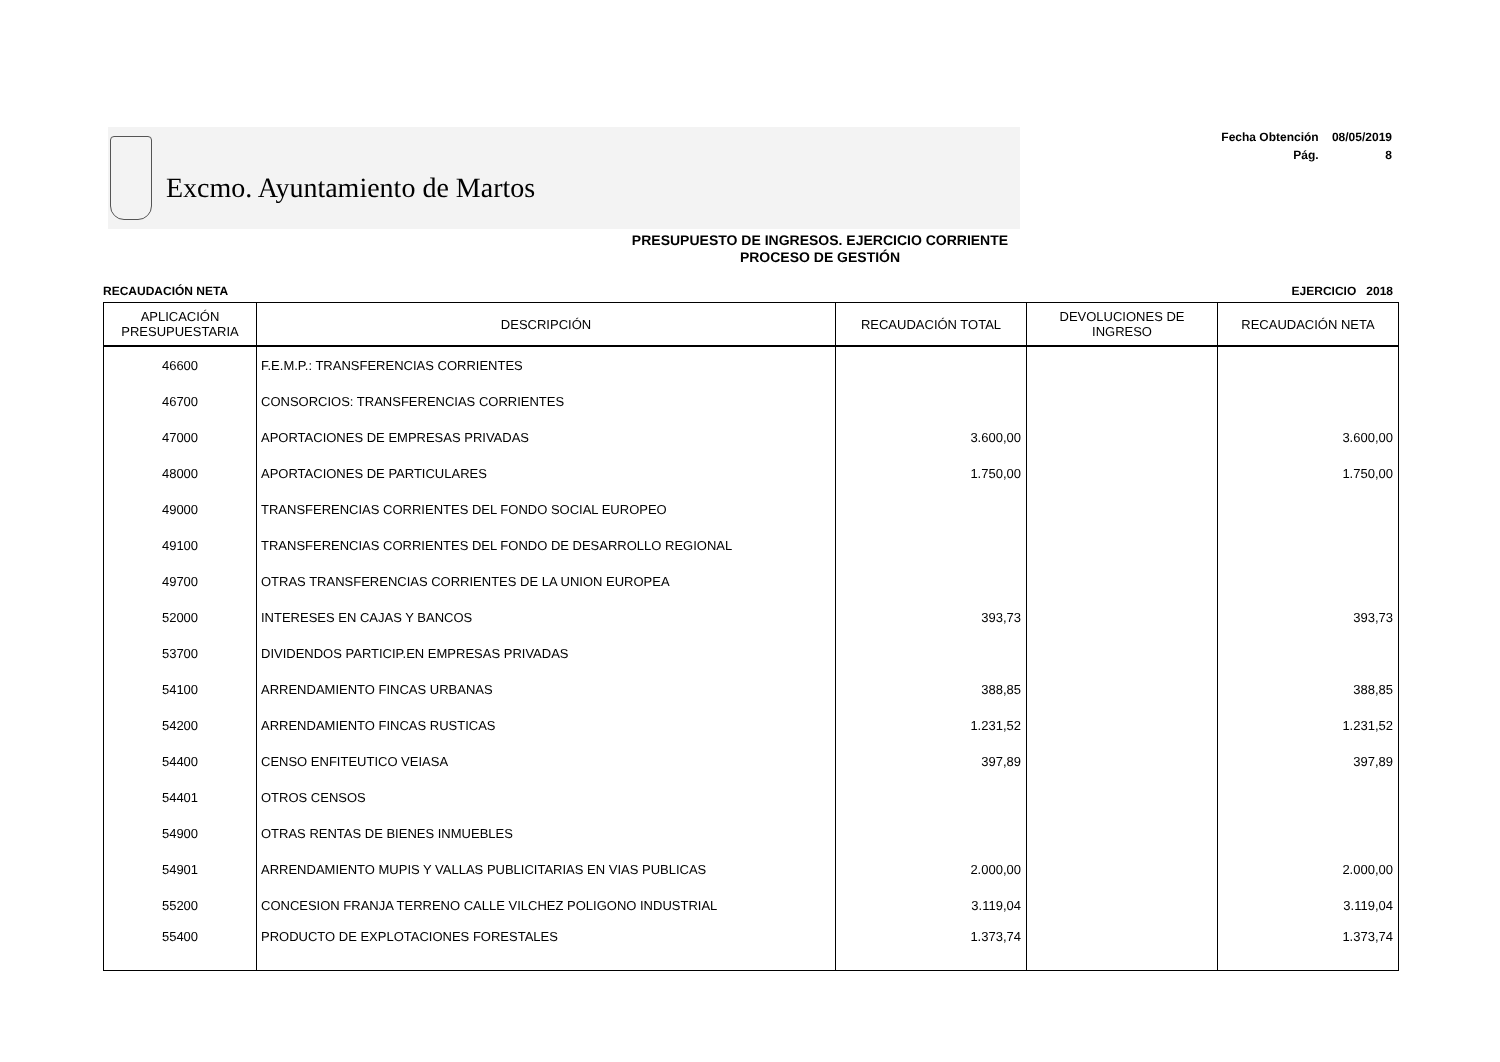Excmo. Ayuntamiento de Martos
Fecha Obtención 08/05/2019
Pág. 8
PRESUPUESTO DE INGRESOS. EJERCICIO CORRIENTE
PROCESO DE GESTIÓN
RECAUDACIÓN NETA EJERCICIO 2018
| APLICACIÓN PRESUPUESTARIA | DESCRIPCIÓN | RECAUDACIÓN TOTAL | DEVOLUCIONES DE INGRESO | RECAUDACIÓN NETA |
| --- | --- | --- | --- | --- |
| 46600 | F.E.M.P.: TRANSFERENCIAS CORRIENTES | | | |
| 46700 | CONSORCIOS: TRANSFERENCIAS CORRIENTES | | | |
| 47000 | APORTACIONES DE EMPRESAS PRIVADAS | 3.600,00 | | 3.600,00 |
| 48000 | APORTACIONES DE PARTICULARES | 1.750,00 | | 1.750,00 |
| 49000 | TRANSFERENCIAS CORRIENTES DEL FONDO SOCIAL EUROPEO | | | |
| 49100 | TRANSFERENCIAS CORRIENTES DEL FONDO DE DESARROLLO REGIONAL | | | |
| 49700 | OTRAS TRANSFERENCIAS CORRIENTES DE LA UNION EUROPEA | | | |
| 52000 | INTERESES EN CAJAS Y BANCOS | 393,73 | | 393,73 |
| 53700 | DIVIDENDOS PARTICIP.EN EMPRESAS PRIVADAS | | | |
| 54100 | ARRENDAMIENTO FINCAS URBANAS | 388,85 | | 388,85 |
| 54200 | ARRENDAMIENTO FINCAS RUSTICAS | 1.231,52 | | 1.231,52 |
| 54400 | CENSO ENFITEUTICO VEIASA | 397,89 | | 397,89 |
| 54401 | OTROS CENSOS | | | |
| 54900 | OTRAS RENTAS DE BIENES INMUEBLES | | | |
| 54901 | ARRENDAMIENTO MUPIS Y VALLAS PUBLICITARIAS EN VIAS PUBLICAS | 2.000,00 | | 2.000,00 |
| 55200 | CONCESION FRANJA TERRENO CALLE VILCHEZ POLIGONO INDUSTRIAL | 3.119,04 | | 3.119,04 |
| 55400 | PRODUCTO DE EXPLOTACIONES FORESTALES | 1.373,74 | | 1.373,74 |